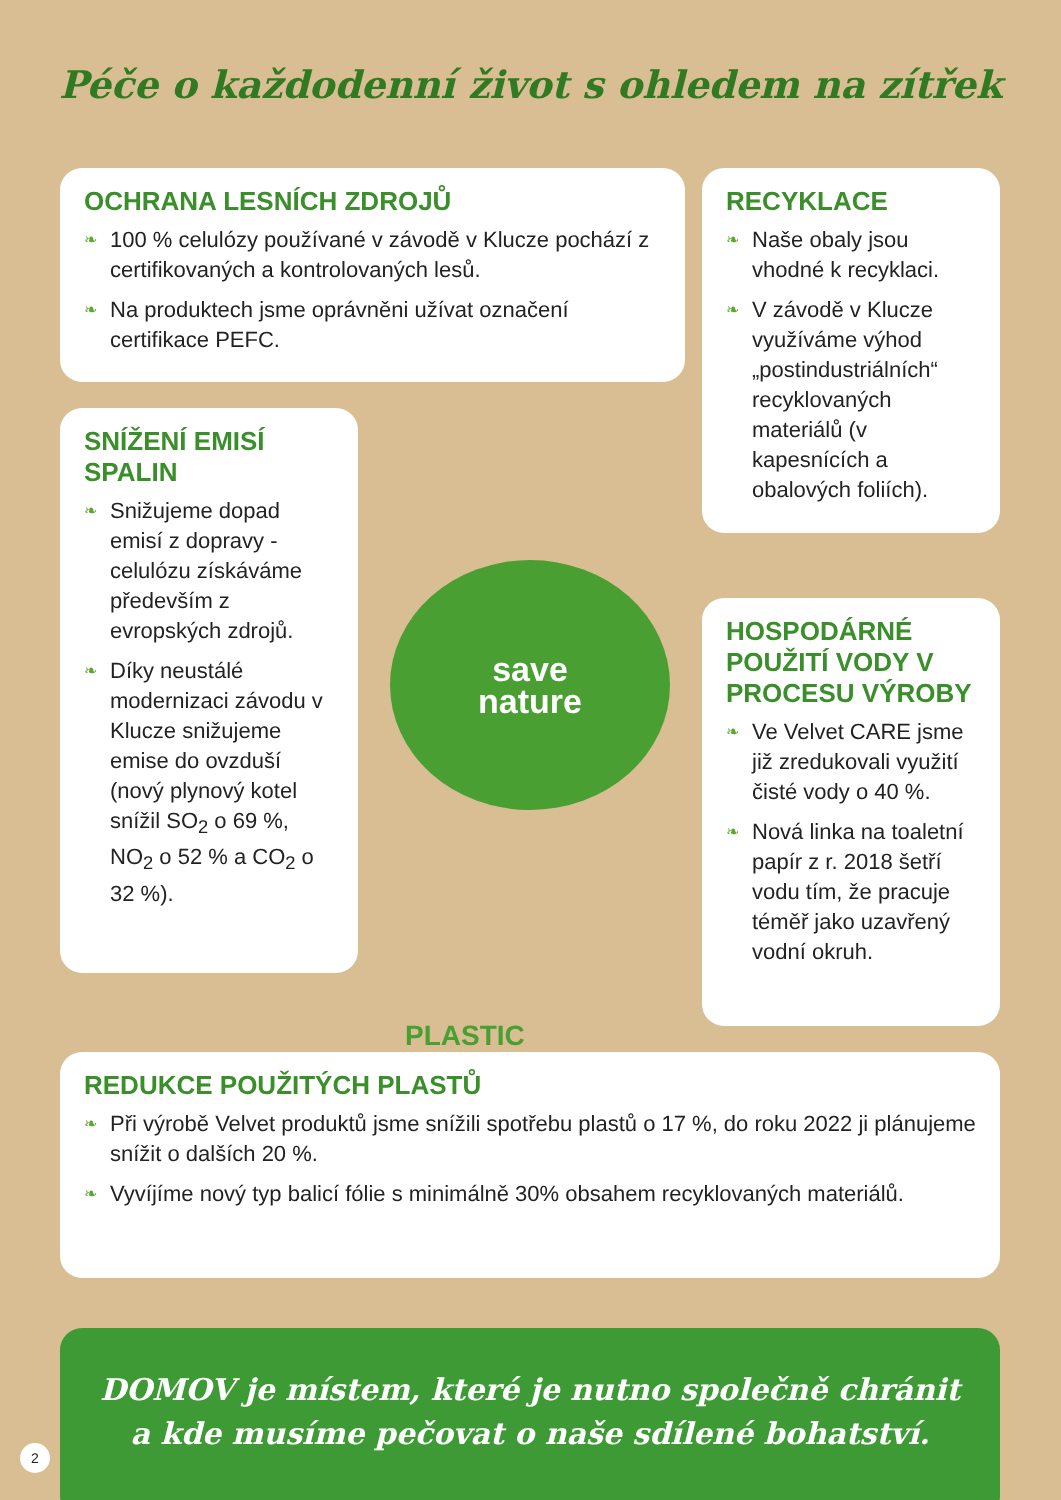Péče o každodenní život s ohledem na zítřek
OCHRANA LESNÍCH ZDROJŮ
❧ 100 % celulózy používané v závodě v Klucze pochází z certifikovaných a kontrolovaných lesů.
❧ Na produktech jsme oprávněni užívat označení certifikace PEFC.
RECYKLACE
❧ Naše obaly jsou vhodné k recyklaci.
❧ V závodě v Klucze využíváme výhod „postindustriálních“ recyklovaných materiálů (v kapesnících a obalových foliích).
SNÍŽENÍ EMISÍ SPALIN
❧ Snižujeme dopad emisí z dopravy - celulózu získáváme především z evropských zdrojů.
❧ Díky neustálé modernizaci závodu v Klucze snižujeme emise do ovzduší (nový plynový kotel snížil SO<sub>2</sub> o 69 %, NO<sub>2</sub> o 52 % a CO<sub>2</sub> o 32 %).
save
nature
HOSPODÁRNÉ POUŽITÍ VODY V PROCESU VÝROBY
❧ Ve Velvet CARE jsme již zredukovali využití čisté vody o 40 %.
❧ Nová linka na toaletní papír z r. 2018 šetří vodu tím, že pracuje téměř jako uzavřený vodní okruh.
PLASTIC
REDUKCE POUŽITÝCH PLASTŮ
❧ Při výrobě Velvet produktů jsme snížili spotřebu plastů o 17 %, do roku 2022 ji plánujeme snížit o dalších 20 %.
❧ Vyvíjíme nový typ balicí fólie s minimálně 30% obsahem recyklovaných materiálů.
DOMOV je místem, které je nutno společně chránit
a kde musíme pečovat o naše sdílené bohatství.
2